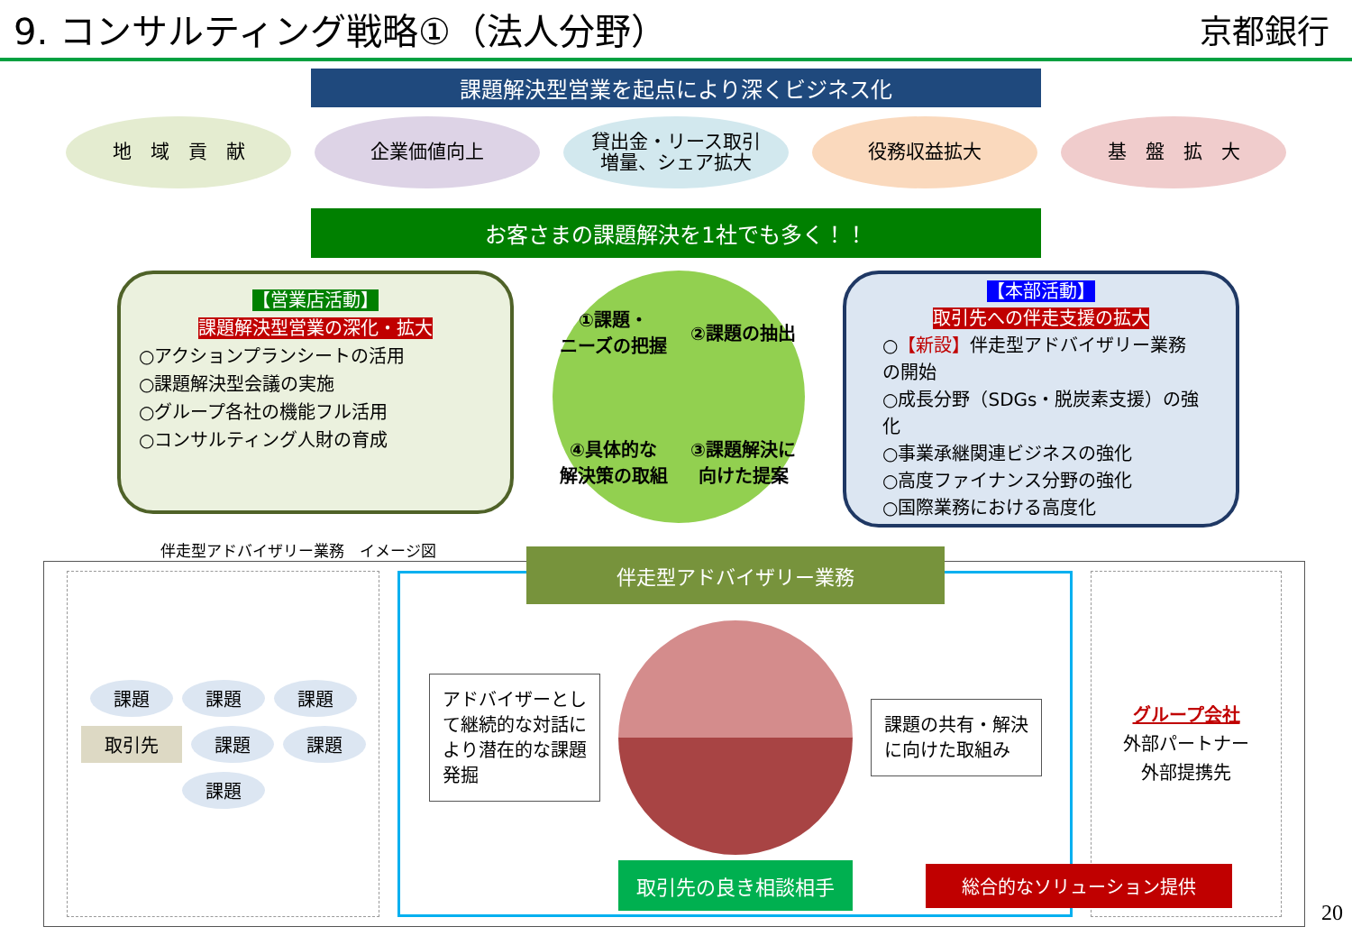9. コンサルティング戦略①（法人分野）
京都銀行
課題解決型営業を起点により深くビジネス化
地　域　貢　献 企業価値向上 貸出金・リース取引
増量、シェア拡大
役務収益拡大 基　盤　拡　大
お客さまの課題解決を1社でも多く！！
【営業店活動】
課題解決型営業の深化・拡大
○アクションプランシートの活用
○課題解決型会議の実施
○グループ各社の機能フル活用
○コンサルティング人財の育成
①課題・
ニーズの把握
②課題の抽出
④具体的な
解決策の取組
③課題解決に
向けた提案
【本部活動】
取引先への伴走支援の拡大
○【新設】伴走型アドバイザリー業務の開始
○成長分野（SDGs・脱炭素支援）の強化
○事業承継関連ビジネスの強化
○高度ファイナンス分野の強化
○国際業務における高度化
伴走型アドバイザリー業務　イメージ図
課題 課題 課題 取引先 課題 課題 課題
伴走型アドバイザリー業務
アドバイザーとして継続的な対話により潜在的な課題発掘
課題の共有・解決に向けた取組み
取引先の良き相談相手
グループ会社
外部パートナー
外部提携先
総合的なソリューション提供
20